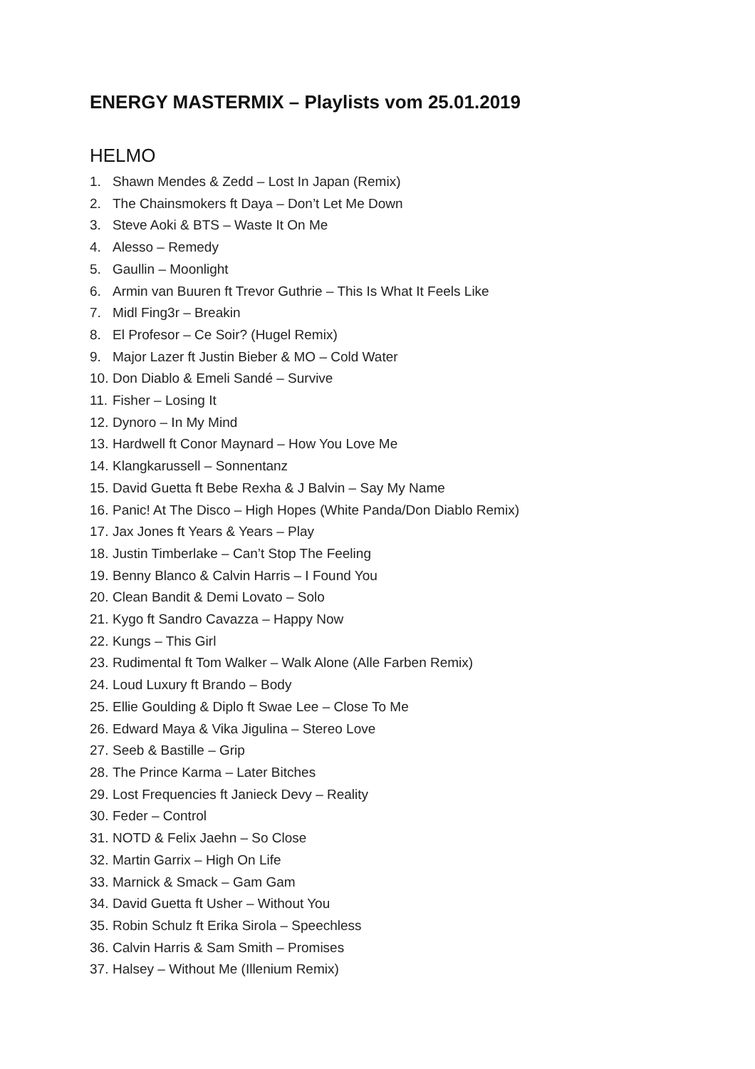ENERGY MASTERMIX – Playlists vom 25.01.2019
HELMO
1. Shawn Mendes & Zedd – Lost In Japan (Remix)
2. The Chainsmokers ft Daya – Don’t Let Me Down
3. Steve Aoki & BTS – Waste It On Me
4. Alesso – Remedy
5. Gaullin – Moonlight
6. Armin van Buuren ft Trevor Guthrie – This Is What It Feels Like
7. Midl Fing3r – Breakin
8. El Profesor – Ce Soir? (Hugel Remix)
9. Major Lazer ft Justin Bieber & MO – Cold Water
10. Don Diablo & Emeli Sandé – Survive
11. Fisher – Losing It
12. Dynoro – In My Mind
13. Hardwell ft Conor Maynard – How You Love Me
14. Klangkarussell – Sonnentanz
15. David Guetta ft Bebe Rexha & J Balvin – Say My Name
16. Panic! At The Disco – High Hopes (White Panda/Don Diablo Remix)
17. Jax Jones ft Years & Years – Play
18. Justin Timberlake – Can’t Stop The Feeling
19. Benny Blanco & Calvin Harris – I Found You
20. Clean Bandit & Demi Lovato – Solo
21. Kygo ft Sandro Cavazza – Happy Now
22. Kungs – This Girl
23. Rudimental ft Tom Walker – Walk Alone (Alle Farben Remix)
24. Loud Luxury ft Brando – Body
25. Ellie Goulding & Diplo ft Swae Lee – Close To Me
26. Edward Maya & Vika Jigulina – Stereo Love
27. Seeb & Bastille – Grip
28. The Prince Karma – Later Bitches
29. Lost Frequencies ft Janieck Devy – Reality
30. Feder – Control
31. NOTD & Felix Jaehn – So Close
32. Martin Garrix – High On Life
33. Marnick & Smack – Gam Gam
34. David Guetta ft Usher – Without You
35. Robin Schulz ft Erika Sirola – Speechless
36. Calvin Harris & Sam Smith – Promises
37. Halsey – Without Me (Illenium Remix)